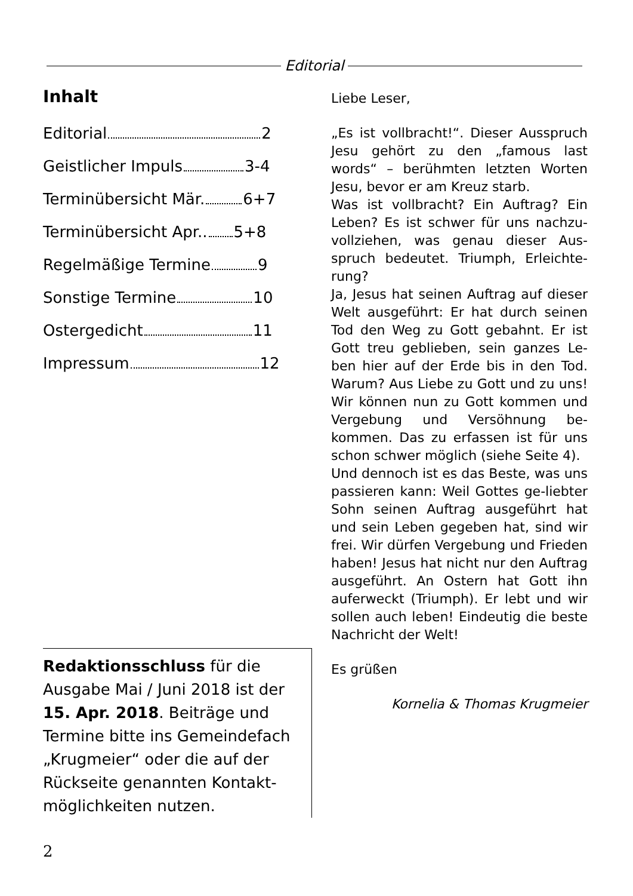Editorial
Inhalt
Editorial 2
Geistlicher Impuls 3-4
Terminübersicht Mär. 6+7
Terminübersicht Apr.. 5+8
Regelmäßige Termine 9
Sonstige Termine 10
Ostergedicht 11
Impressum 12
Redaktionsschluss für die Ausgabe Mai / Juni 2018 ist der 15. Apr. 2018. Beiträge und Termine bitte ins Gemeindefach „Krugmeier“ oder die auf der Rückseite genannten Kontakt-möglichkeiten nutzen.
Liebe Leser,
„Es ist vollbracht!“. Dieser Ausspruch Jesu gehört zu den „famous last words“ – berühmten letzten Worten Jesu, bevor er am Kreuz starb.
Was ist vollbracht? Ein Auftrag? Ein Leben? Es ist schwer für uns nachzu-vollziehen, was genau dieser Aus-spruch bedeutet. Triumph, Erleichte-rung?
Ja, Jesus hat seinen Auftrag auf dieser Welt ausgeführt: Er hat durch seinen Tod den Weg zu Gott gebahnt. Er ist Gott treu geblieben, sein ganzes Le-ben hier auf der Erde bis in den Tod. Warum? Aus Liebe zu Gott und zu uns! Wir können nun zu Gott kommen und Vergebung und Versöhnung be-kommen. Das zu erfassen ist für uns schon schwer möglich (siehe Seite 4).
Und dennoch ist es das Beste, was uns passieren kann: Weil Gottes ge-liebter Sohn seinen Auftrag ausgeführt hat und sein Leben gegeben hat, sind wir frei. Wir dürfen Vergebung und Frieden haben! Jesus hat nicht nur den Auftrag ausgeführt. An Ostern hat Gott ihn auferweckt (Triumph). Er lebt und wir sollen auch leben! Eindeutig die beste Nachricht der Welt!
Es grüßen
Kornelia & Thomas Krugmeier
2